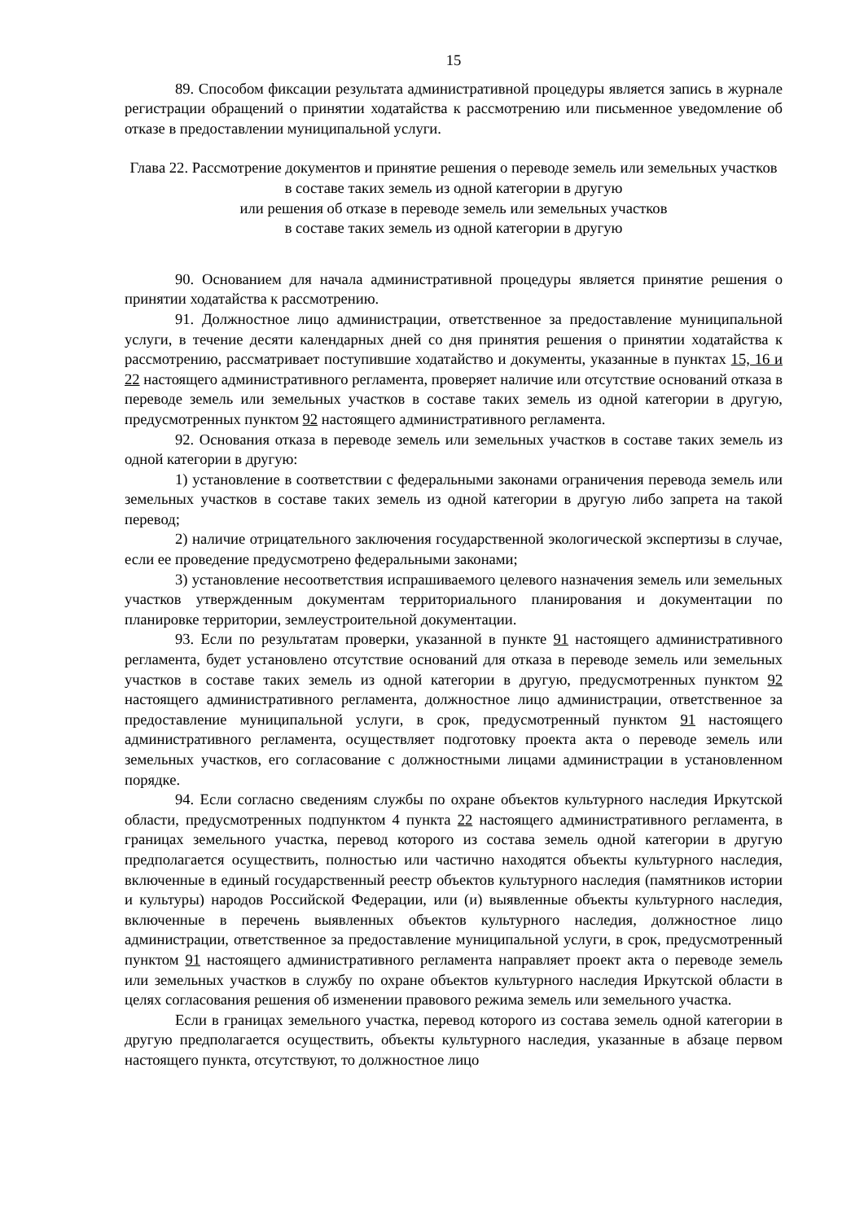15
89. Способом фиксации результата административной процедуры является запись в журнале регистрации обращений о принятии ходатайства к рассмотрению или письменное уведомление об отказе в предоставлении муниципальной услуги.
Глава 22. Рассмотрение документов и принятие решения о переводе земель или земельных участков в составе таких земель из одной категории в другую
или решения об отказе в переводе земель или земельных участков
в составе таких земель из одной категории в другую
90. Основанием для начала административной процедуры является принятие решения о принятии ходатайства к рассмотрению.
91. Должностное лицо администрации, ответственное за предоставление муниципальной услуги, в течение десяти календарных дней со дня принятия решения о принятии ходатайства к рассмотрению, рассматривает поступившие ходатайство и документы, указанные в пунктах 15, 16 и 22 настоящего административного регламента, проверяет наличие или отсутствие оснований отказа в переводе земель или земельных участков в составе таких земель из одной категории в другую, предусмотренных пунктом 92 настоящего административного регламента.
92. Основания отказа в переводе земель или земельных участков в составе таких земель из одной категории в другую:
1) установление в соответствии с федеральными законами ограничения перевода земель или земельных участков в составе таких земель из одной категории в другую либо запрета на такой перевод;
2) наличие отрицательного заключения государственной экологической экспертизы в случае, если ее проведение предусмотрено федеральными законами;
3) установление несоответствия испрашиваемого целевого назначения земель или земельных участков утвержденным документам территориального планирования и документации по планировке территории, землеустроительной документации.
93. Если по результатам проверки, указанной в пункте 91 настоящего административного регламента, будет установлено отсутствие оснований для отказа в переводе земель или земельных участков в составе таких земель из одной категории в другую, предусмотренных пунктом 92 настоящего административного регламента, должностное лицо администрации, ответственное за предоставление муниципальной услуги, в срок, предусмотренный пунктом 91 настоящего административного регламента, осуществляет подготовку проекта акта о переводе земель или земельных участков, его согласование с должностными лицами администрации в установленном порядке.
94. Если согласно сведениям службы по охране объектов культурного наследия Иркутской области, предусмотренных подпунктом 4 пункта 22 настоящего административного регламента, в границах земельного участка, перевод которого из состава земель одной категории в другую предполагается осуществить, полностью или частично находятся объекты культурного наследия, включенные в единый государственный реестр объектов культурного наследия (памятников истории и культуры) народов Российской Федерации, или (и) выявленные объекты культурного наследия, включенные в перечень выявленных объектов культурного наследия, должностное лицо администрации, ответственное за предоставление муниципальной услуги, в срок, предусмотренный пунктом 91 настоящего административного регламента направляет проект акта о переводе земель или земельных участков в службу по охране объектов культурного наследия Иркутской области в целях согласования решения об изменении правового режима земель или земельного участка.
Если в границах земельного участка, перевод которого из состава земель одной категории в другую предполагается осуществить, объекты культурного наследия, указанные в абзаце первом настоящего пункта, отсутствуют, то должностное лицо